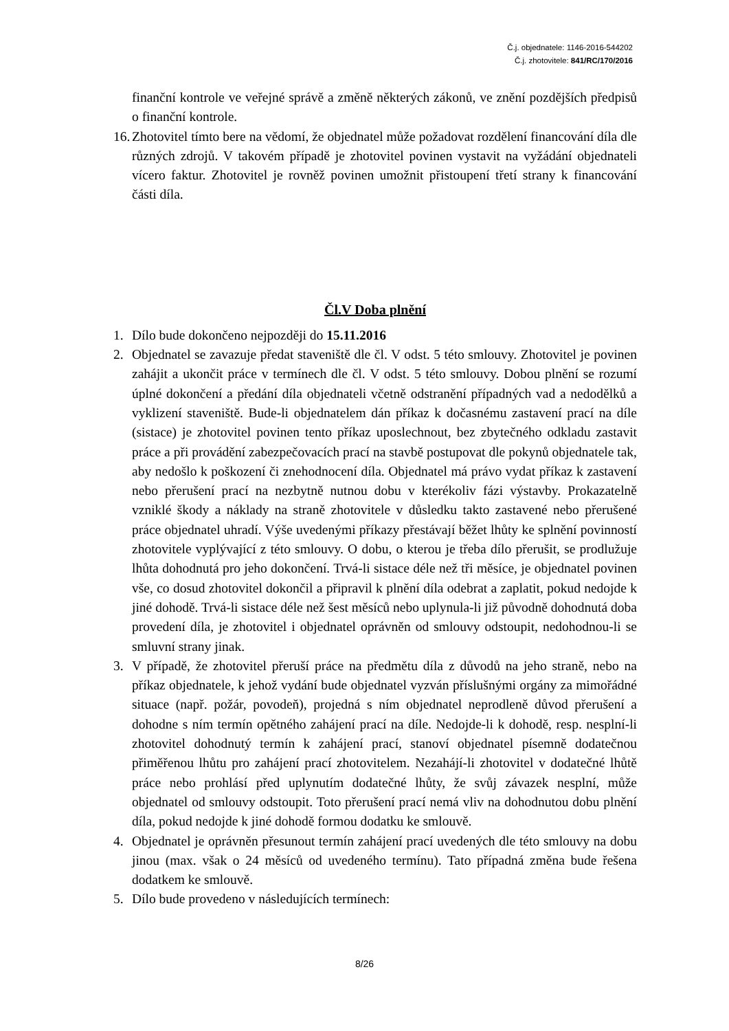Č.j. objednatele: 1146-2016-544202
Č.j. zhotovitele: 841/RC/170/2016
finanční kontrole ve veřejné správě a změně některých zákonů, ve znění pozdějších předpisů o finanční kontrole.
16.
Zhotovitel tímto bere na vědomí, že objednatel může požadovat rozdělení financování díla dle různých zdrojů. V takovém případě je zhotovitel povinen vystavit na vyžádání objednateli vícero faktur. Zhotovitel je rovněž povinen umožnit přistoupení třetí strany k financování části díla.
Čl.V Doba plnění
1. Dílo bude dokončeno nejpozději do 15.11.2016
2. Objednatel se zavazuje předat staveniště dle čl. V odst. 5 této smlouvy. Zhotovitel je povinen zahájit a ukončit práce v termínech dle čl. V odst. 5 této smlouvy. Dobou plnění se rozumí úplné dokončení a předání díla objednateli včetně odstranění případných vad a nedodělků a vyklizení staveniště. Bude-li objednatelem dán příkaz k dočasnému zastavení prací na díle (sistace) je zhotovitel povinen tento příkaz uposlechnout, bez zbytečného odkladu zastavit práce a při provádění zabezpečovacích prací na stavbě postupovat dle pokynů objednatele tak, aby nedošlo k poškození či znehodnocení díla. Objednatel má právo vydat příkaz k zastavení nebo přerušení prací na nezbytně nutnou dobu v kterékoliv fázi výstavby. Prokazatelně vzniklé škody a náklady na straně zhotovitele v důsledku takto zastavené nebo přerušené práce objednatel uhradí. Výše uvedenými příkazy přestávají běžet lhůty ke splnění povinností zhotovitele vyplývající z této smlouvy. O dobu, o kterou je třeba dílo přerušit, se prodlužuje lhůta dohodnutá pro jeho dokončení. Trvá-li sistace déle než tři měsíce, je objednatel povinen vše, co dosud zhotovitel dokončil a připravil k plnění díla odebrat a zaplatit, pokud nedojde k jiné dohodě. Trvá-li sistace déle než šest měsíců nebo uplynula-li již původně dohodnutá doba provedení díla, je zhotovitel i objednatel oprávněn od smlouvy odstoupit, nedohodnou-li se smluvní strany jinak.
3. V případě, že zhotovitel přeruší práce na předmětu díla z důvodů na jeho straně, nebo na příkaz objednatele, k jehož vydání bude objednatel vyzván příslušnými orgány za mimořádné situace (např. požár, povodeň), projedná s ním objednatel neprodleně důvod přerušení a dohodne s ním termín opětného zahájení prací na díle. Nedojde-li k dohodě, resp. nesplní-li zhotovitel dohodnutý termín k zahájení prací, stanoví objednatel písemně dodatečnou přiměřenou lhůtu pro zahájení prací zhotovitelem. Nezahájí-li zhotovitel v dodatečné lhůtě práce nebo prohlásí před uplynutím dodatečné lhůty, že svůj závazek nesplní, může objednatel od smlouvy odstoupit. Toto přerušení prací nemá vliv na dohodnutou dobu plnění díla, pokud nedojde k jiné dohodě formou dodatku ke smlouvě.
4. Objednatel je oprávněn přesunout termín zahájení prací uvedených dle této smlouvy na dobu jinou (max. však o 24 měsíců od uvedeného termínu). Tato případná změna bude řešena dodatkem ke smlouvě.
5. Dílo bude provedeno v následujících termínech:
8/26